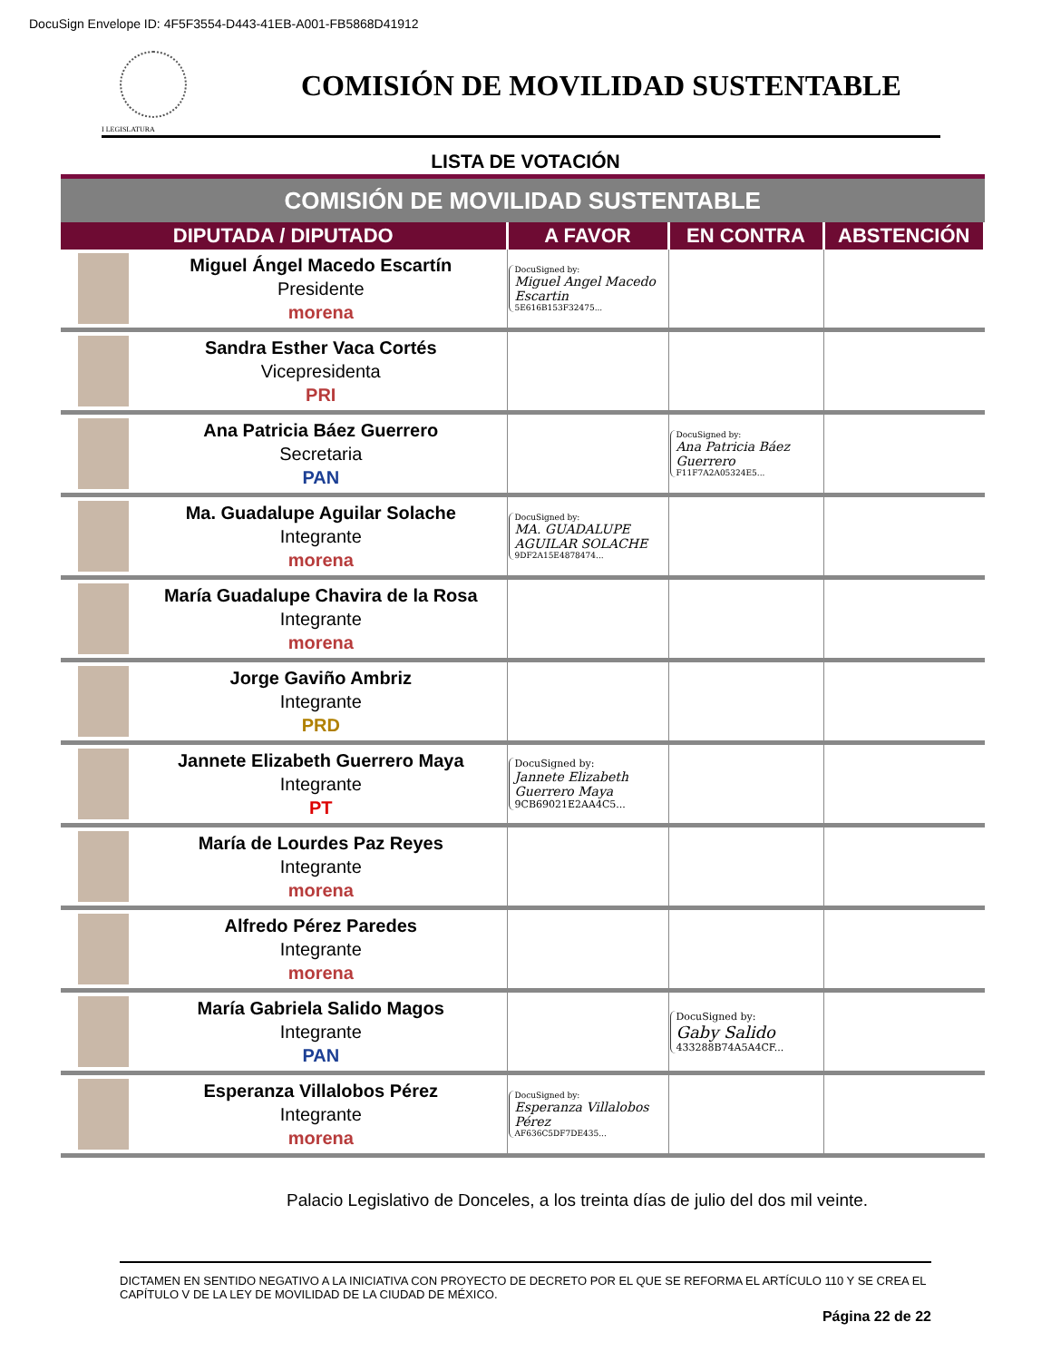DocuSign Envelope ID: 4F5F3554-D443-41EB-A001-FB5868D41912
I LEGISLATURA
COMISIÓN DE MOVILIDAD SUSTENTABLE
LISTA DE VOTACIÓN
| COMISIÓN DE MOVILIDAD SUSTENTABLE | | | | |
| DIPUTADA / DIPUTADO | | A FAVOR | EN CONTRA | ABSTENCIÓN |
| | Miguel Ángel Macedo Escartín Presidente morena | DocuSigned by: Miguel Angel Macedo Escartin 5E616B153F32475... | | |
| | Sandra Esther Vaca Cortés Vicepresidenta PRI | | | |
| | Ana Patricia Báez Guerrero Secretaria PAN | | DocuSigned by: Ana Patricia Báez Guerrero F11F7A2A05324E5... | |
| | Ma. Guadalupe Aguilar Solache Integrante morena | DocuSigned by: MA. GUADALUPE AGUILAR SOLACHE 9DF2A15E4878474... | | |
| | María Guadalupe Chavira de la Rosa Integrante morena | | | |
| | Jorge Gaviño Ambriz Integrante PRD | | | |
| | Jannete Elizabeth Guerrero Maya Integrante PT | DocuSigned by: Jannete Elizabeth Guerrero Maya 9CB69021E2AA4C5... | | |
| | María de Lourdes Paz Reyes Integrante morena | | | |
| | Alfredo Pérez Paredes Integrante morena | | | |
| | María Gabriela Salido Magos Integrante PAN | | DocuSigned by: Gaby Salido 433288B74A5A4CF... | |
| | Esperanza Villalobos Pérez Integrante morena | DocuSigned by: Esperanza Villalobos Pérez AF636C5DF7DE435... | | |
Palacio Legislativo de Donceles, a los treinta días de julio del dos mil veinte.
DICTAMEN EN SENTIDO NEGATIVO A LA INICIATIVA CON PROYECTO DE DECRETO POR EL QUE SE REFORMA EL ARTÍCULO 110 Y SE CREA EL CAPÍTULO V DE LA LEY DE MOVILIDAD DE LA CIUDAD DE MÉXICO.
Página 22 de 22